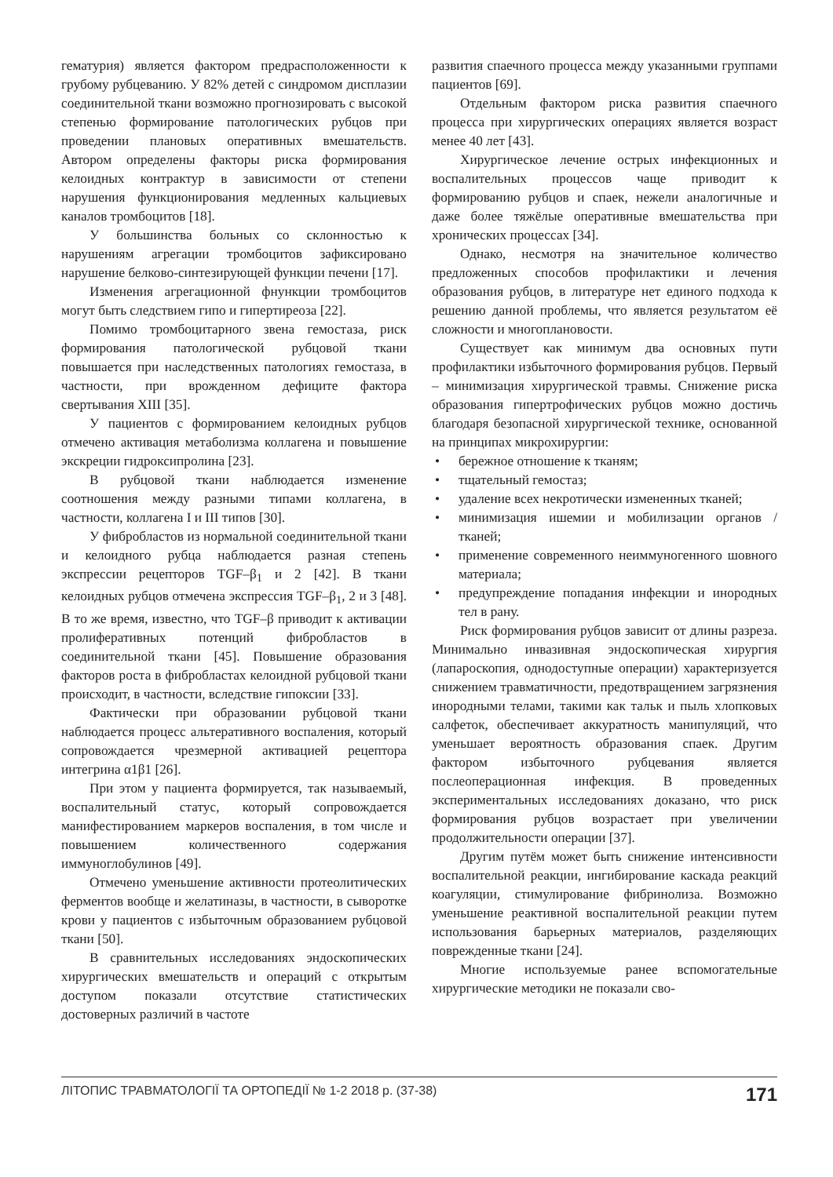гематурия) является фактором предрасположенности к грубому рубцеванию. У 82% детей с синдромом дисплазии соединительной ткани возможно прогнозировать с высокой степенью формирование патологических рубцов при проведении плановых оперативных вмешательств. Автором определены факторы риска формирования келоидных контрактур в зависимости от степени нарушения функционирования медленных кальциевых каналов тромбоцитов [18].
У большинства больных со склонностью к нарушениям агрегации тромбоцитов зафиксировано нарушение белково-синтезирующей функции печени [17].
Изменения агрегационной фнункции тромбоцитов могут быть следствием гипо и гипертиреоза [22].
Помимо тромбоцитарного звена гемостаза, риск формирования патологической рубцовой ткани повышается при наследственных патологиях гемостаза, в частности, при врожденном дефиците фактора свертывания XIII [35].
У пациентов с формированием келоидных рубцов отмечено активация метаболизма коллагена и повышение экскреции гидроксипролина [23].
В рубцовой ткани наблюдается изменение соотношения между разными типами коллагена, в частности, коллагена I и III типов [30].
У фибробластов из нормальной соединительной ткани и келоидного рубца наблюдается разная степень экспрессии рецепторов TGF–β<sub>1</sub> и 2 [42]. В ткани келоидных рубцов отмечена экспрессия TGF–β<sub>1</sub>, 2 и 3 [48]. В то же время, известно, что TGF–β приводит к активации пролиферативных потенций фибробластов в соединительной ткани [45]. Повышение образования факторов роста в фибробластах келоидной рубцовой ткани происходит, в частности, вследствие гипоксии [33].
Фактически при образовании рубцовой ткани наблюдается процесс альтеративного воспаления, который сопровождается чрезмерной активацией рецептора интегрина α1β1 [26].
При этом у пациента формируется, так называемый, воспалительный статус, который сопровождается манифестированием маркеров воспаления, в том числе и повышением количественного содержания иммуноглобулинов [49].
Отмечено уменьшение активности протеолитических ферментов вообще и желатиназы, в частности, в сыворотке крови у пациентов с избыточным образованием рубцовой ткани [50].
В сравнительных исследованиях эндоскопических хирургических вмешательств и операций с открытым доступом показали отсутствие статистических достоверных различий в частоте
развития спаечного процесса между указанными группами пациентов [69].
Отдельным фактором риска развития спаечного процесса при хирургических операциях является возраст менее 40 лет [43].
Хирургическое лечение острых инфекционных и воспалительных процессов чаще приводит к формированию рубцов и спаек, нежели аналогичные и даже более тяжёлые оперативные вмешательства при хронических процессах [34].
Однако, несмотря на значительное количество предложенных способов профилактики и лечения образования рубцов, в литературе нет единого подхода к решению данной проблемы, что является результатом её сложности и многоплановости.
Существует как минимум два основных пути профилактики избыточного формирования рубцов. Первый – минимизация хирургической травмы. Снижение риска образования гипертрофических рубцов можно достичь благодаря безопасной хирургической технике, основанной на принципах микрохирургии:
• бережное отношение к тканям;
• тщательный гемостаз;
• удаление всех некротически измененных тканей;
• минимизация ишемии и мобилизации органов / тканей;
• применение современного неиммуногенного шовного материала;
• предупреждение попадания инфекции и инородных тел в рану.
Риск формирования рубцов зависит от длины разреза. Минимально инвазивная эндоскопическая хирургия (лапароскопия, однодоступные операции) характеризуется снижением травматичности, предотвращением загрязнения инородными телами, такими как тальк и пыль хлопковых салфеток, обеспечивает аккуратность манипуляций, что уменьшает вероятность образования спаек. Другим фактором избыточного рубцевания является послеоперационная инфекция. В проведенных экспериментальных исследованиях доказано, что риск формирования рубцов возрастает при увеличении продолжительности операции [37].
Другим путём может быть снижение интенсивности воспалительной реакции, ингибирование каскада реакций коагуляции, стимулирование фибринолиза. Возможно уменьшение реактивной воспалительной реакции путем использования барьерных материалов, разделяющих поврежденные ткани [24].
Многие используемые ранее вспомогательные хирургические методики не показали сво-
ЛІТОПИС ТРАВМАТОЛОГІЇ ТА ОРТОПЕДІЇ № 1-2 2018 р. (37-38) 171